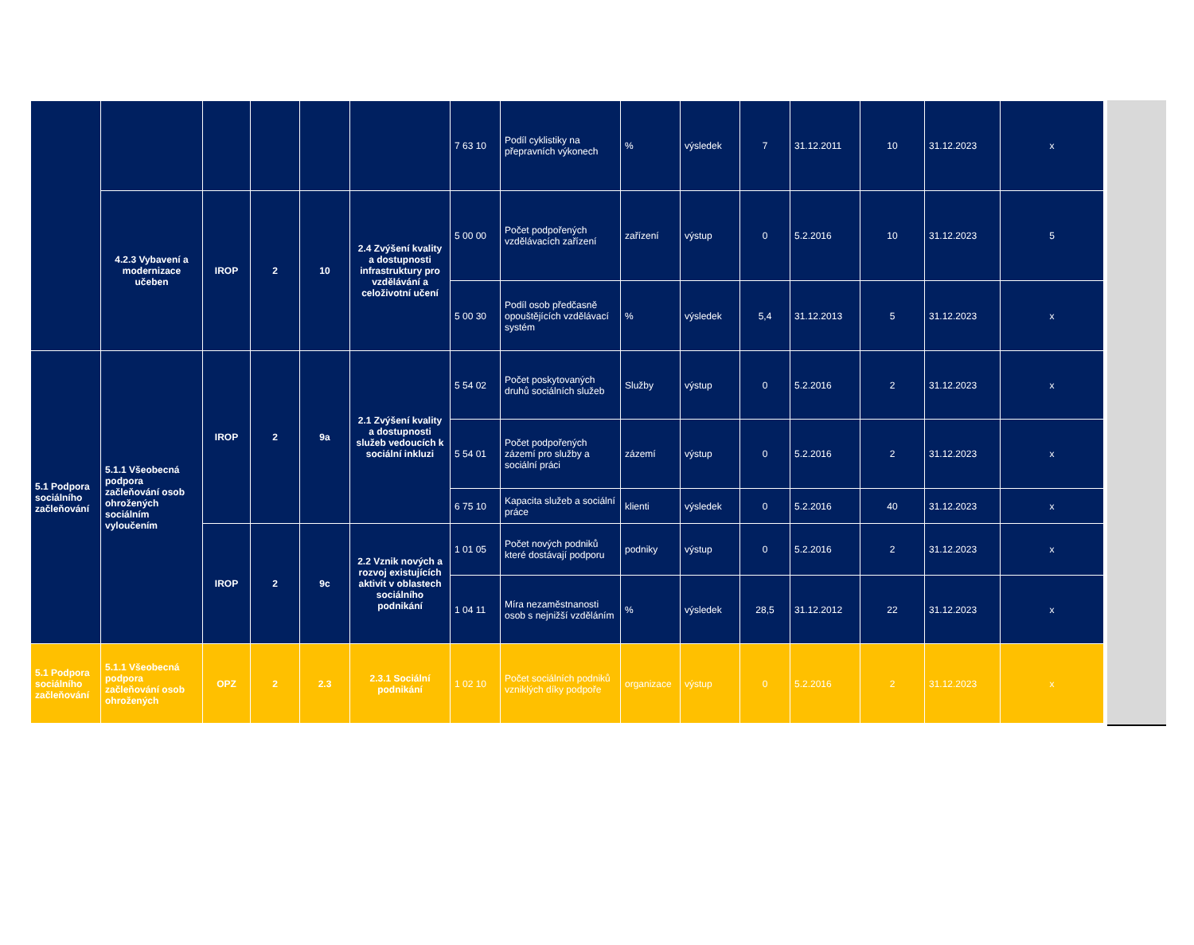| | | | | | | 7 63 10 | Podíl cyklistiky na přepravních výkonech | % | výsledek | 7 | 31.12.2011 | 10 | 31.12.2023 | x |
| | 4.2.3 Vybavení a modernizace učeben | IROP | 2 | 10 | 2.4 Zvýšení kvality a dostupnosti infrastruktury pro vzdělávání a celoživotní učení | 5 00 00 | Počet podpořených vzdělávacích zařízení | zařízení | výstup | 0 | 5.2.2016 | 10 | 31.12.2023 | 5 |
| | | | | | | 5 00 30 | Podíl osob předčasně opouštějících vzdělávací systém | % | výsledek | 5,4 | 31.12.2013 | 5 | 31.12.2023 | x |
| 5.1 Podpora sociálního začleňování | 5.1.1 Všeobecná podpora začleňování osob ohrožených sociálním vyloučením | IROP | 2 | 9a | 2.1 Zvýšení kvality a dostupnosti služeb vedoucích k sociální inkluzi | 5 54 02 | Počet poskytovaných druhů sociálních služeb | Služby | výstup | 0 | 5.2.2016 | 2 | 31.12.2023 | x |
| | | | | | | 5 54 01 | Počet podpořených zázemí pro služby a sociální práci | zázemí | výstup | 0 | 5.2.2016 | 2 | 31.12.2023 | x |
| | | | | | | 6 75 10 | Kapacita služeb a sociální práce | klienti | výsledek | 0 | 5.2.2016 | 40 | 31.12.2023 | x |
| | | IROP | 2 | 9c | 2.2 Vznik nových a rozvoj existujících aktivit v oblastech sociálního podnikání | 1 01 05 | Počet nových podniků které dostávají podporu | podniky | výstup | 0 | 5.2.2016 | 2 | 31.12.2023 | x |
| | | | | | | 1 04 11 | Míra nezaměstnanosti osob s nejnižší vzděláním | % | výsledek | 28,5 | 31.12.2012 | 22 | 31.12.2023 | x |
| 5.1 Podpora sociálního začleňování | 5.1.1 Všeobecná podpora začleňování osob ohrožených | OPZ | 2 | 2.3 | 2.3.1 Sociální podnikání | 1 02 10 | Počet sociálních podniků vzniklých díky podpoře | organizace | výstup | 0 | 5.2.2016 | 2 | 31.12.2023 | x |